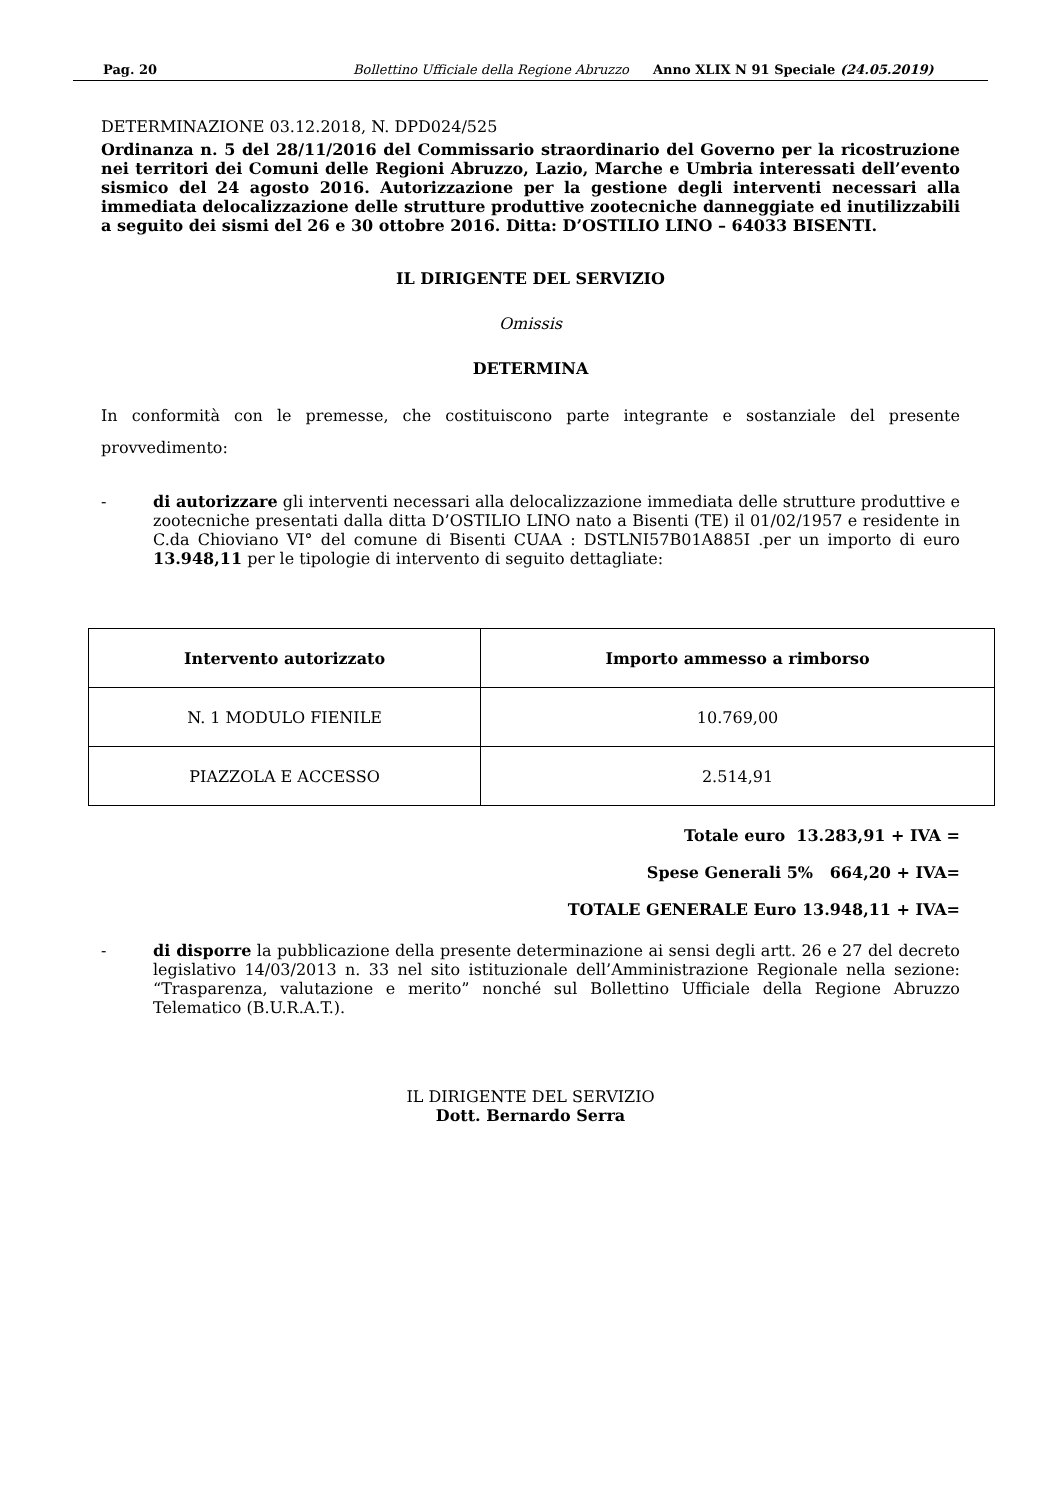Pag. 20 Bollettino Ufficiale della Regione Abruzzo Anno XLIX N 91 Speciale (24.05.2019)
DETERMINAZIONE 03.12.2018, N. DPD024/525
Ordinanza n. 5 del 28/11/2016 del Commissario straordinario del Governo per la ricostruzione nei territori dei Comuni delle Regioni Abruzzo, Lazio, Marche e Umbria interessati dell’evento sismico del 24 agosto 2016. Autorizzazione per la gestione degli interventi necessari alla immediata delocalizzazione delle strutture produttive zootecniche danneggiate ed inutilizzabili a seguito dei sismi del 26 e 30 ottobre 2016. Ditta: D’OSTILIO LINO – 64033 BISENTI.
IL DIRIGENTE DEL SERVIZIO
Omissis
DETERMINA
In conformità con le premesse, che costituiscono parte integrante e sostanziale del presente provvedimento:
- di autorizzare gli interventi necessari alla delocalizzazione immediata delle strutture produttive e zootecniche presentati dalla ditta D’OSTILIO LINO nato a Bisenti (TE) il 01/02/1957 e residente in C.da Chioviano VI° del comune di Bisenti CUAA : DSTLNI57B01A885I .per un importo di euro 13.948,11 per le tipologie di intervento di seguito dettagliate:
| Intervento autorizzato | Importo ammesso a rimborso |
| --- | --- |
| N. 1 MODULO FIENILE | 10.769,00 |
| PIAZZOLA E ACCESSO | 2.514,91 |
Totale euro 13.283,91 + IVA =
Spese Generali 5% 664,20 + IVA=
TOTALE GENERALE Euro 13.948,11 + IVA=
- di disporre la pubblicazione della presente determinazione ai sensi degli artt. 26 e 27 del decreto legislativo 14/03/2013 n. 33 nel sito istituzionale dell’Amministrazione Regionale nella sezione: “Trasparenza, valutazione e merito” nonché sul Bollettino Ufficiale della Regione Abruzzo Telematico (B.U.R.A.T.).
IL DIRIGENTE DEL SERVIZIO
Dott. Bernardo Serra